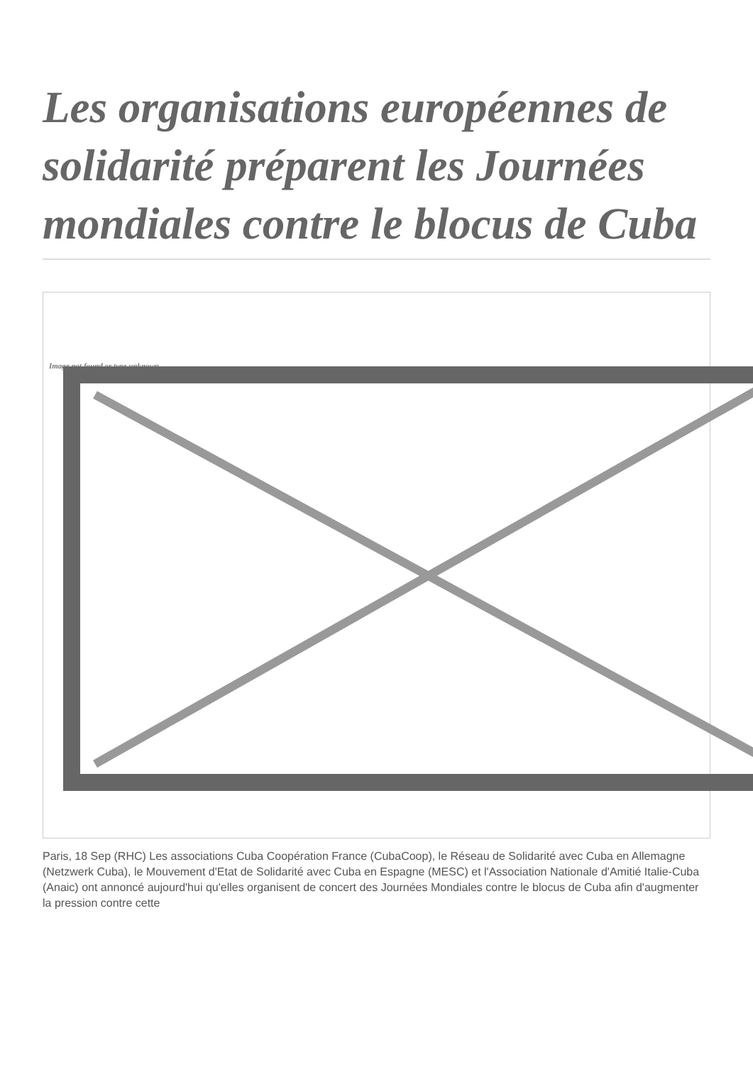Les organisations européennes de solidarité préparent les Journées mondiales contre le blocus de Cuba
Image not found or type unknown
Paris, 18 Sep (RHC) Les associations Cuba Coopération France (CubaCoop), le Réseau de Solidarité avec Cuba en Allemagne (Netzwerk Cuba), le Mouvement d'Etat de Solidarité avec Cuba en Espagne (MESC) et l'Association Nationale d'Amitié Italie-Cuba (Anaic) ont annoncé aujourd'hui qu'elles organisent de concert des Journées Mondiales contre le blocus de Cuba afin d'augmenter la pression contre cette